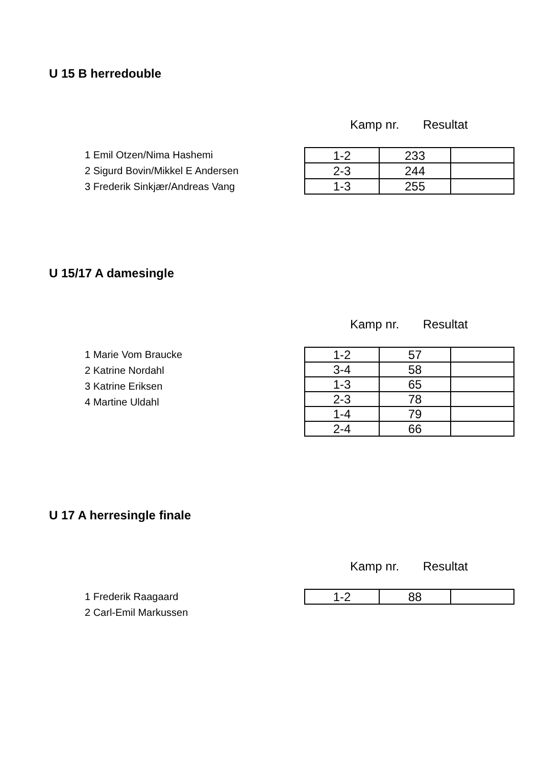U 15 B herredouble
Kamp nr. Resultat
1 Emil Otzen/Nima Hashemi
2 Sigurd Bovin/Mikkel E Andersen
3 Frederik Sinkjær/Andreas Vang
| 1-2 | 233 | |
| 2-3 | 244 | |
| 1-3 | 255 | |
U 15/17 A damesingle
Kamp nr. Resultat
1 Marie Vom Braucke
2 Katrine Nordahl
3 Katrine Eriksen
4 Martine Uldahl
| 1-2 | 57 | |
| 3-4 | 58 | |
| 1-3 | 65 | |
| 2-3 | 78 | |
| 1-4 | 79 | |
| 2-4 | 66 | |
U 17 A herresingle finale
Kamp nr. Resultat
1 Frederik Raagaard
2 Carl-Emil Markussen
| 1-2 | 88 | |